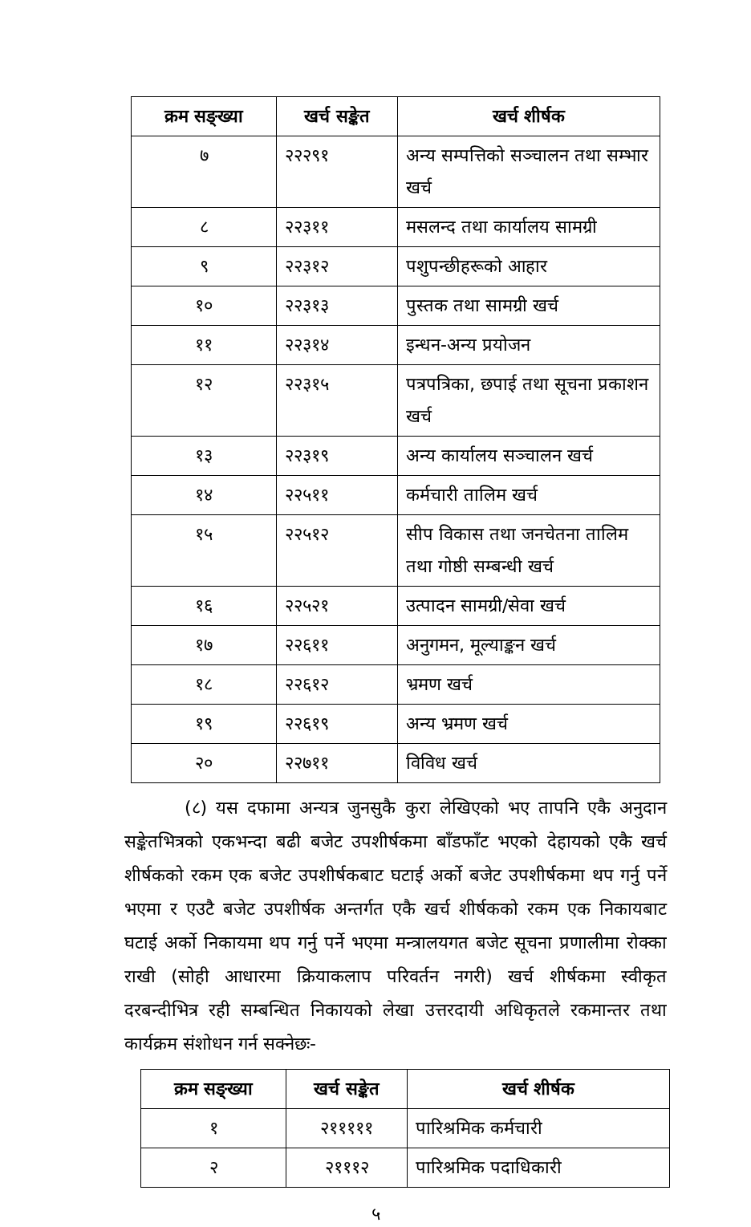| क्रम सङ्ख्या | खर्च सङ्केत | खर्च शीर्षक |
| --- | --- | --- |
| ७ | २२२९१ | अन्य सम्पत्तिको सञ्चालन तथा सम्भार खर्च |
| ८ | २२३११ | मसलन्द तथा कार्यालय सामग्री |
| ९ | २२३१२ | पशुपन्छीहरूको आहार |
| १० | २२३१३ | पुस्तक तथा सामग्री खर्च |
| ११ | २२३१४ | इन्धन-अन्य प्रयोजन |
| १२ | २२३१५ | पत्रपत्रिका, छपाई तथा सूचना प्रकाशन खर्च |
| १३ | २२३१९ | अन्य कार्यालय सञ्चालन खर्च |
| १४ | २२५११ | कर्मचारी तालिम खर्च |
| १५ | २२५१२ | सीप विकास तथा जनचेतना तालिम तथा गोष्ठी सम्बन्धी खर्च |
| १६ | २२५२१ | उत्पादन सामग्री/सेवा खर्च |
| १७ | २२६११ | अनुगमन, मूल्याङ्कन खर्च |
| १८ | २२६१२ | भ्रमण खर्च |
| १९ | २२६१९ | अन्य भ्रमण खर्च |
| २० | २२७११ | विविध खर्च |
(८) यस दफामा अन्यत्र जुनसुकै कुरा लेखिएको भए तापनि एकै अनुदान सङ्केतभित्रको एकभन्दा बढी बजेट उपशीर्षकमा बाँडफाँट भएको देहायको एकै खर्च शीर्षकको रकम एक बजेट उपशीर्षकबाट घटाई अर्को बजेट उपशीर्षकमा थप गर्नु पर्ने भएमा र एउटै बजेट उपशीर्षक अन्तर्गत एकै खर्च शीर्षकको रकम एक निकायबाट घटाई अर्को निकायमा थप गर्नु पर्ने भएमा मन्त्रालयगत बजेट सूचना प्रणालीमा रोक्का राखी (सोही आधारमा क्रियाकलाप परिवर्तन नगरी) खर्च शीर्षकमा स्वीकृत दरबन्दीभित्र रही सम्बन्धित निकायको लेखा उत्तरदायी अधिकृतले रकमान्तर तथा कार्यक्रम संशोधन गर्न सक्नेछः-
| क्रम सङ्ख्या | खर्च सङ्केत | खर्च शीर्षक |
| --- | --- | --- |
| १ | २१११११ | पारिश्रमिक कर्मचारी |
| २ | २१११२ | पारिश्रमिक पदाधिकारी |
५